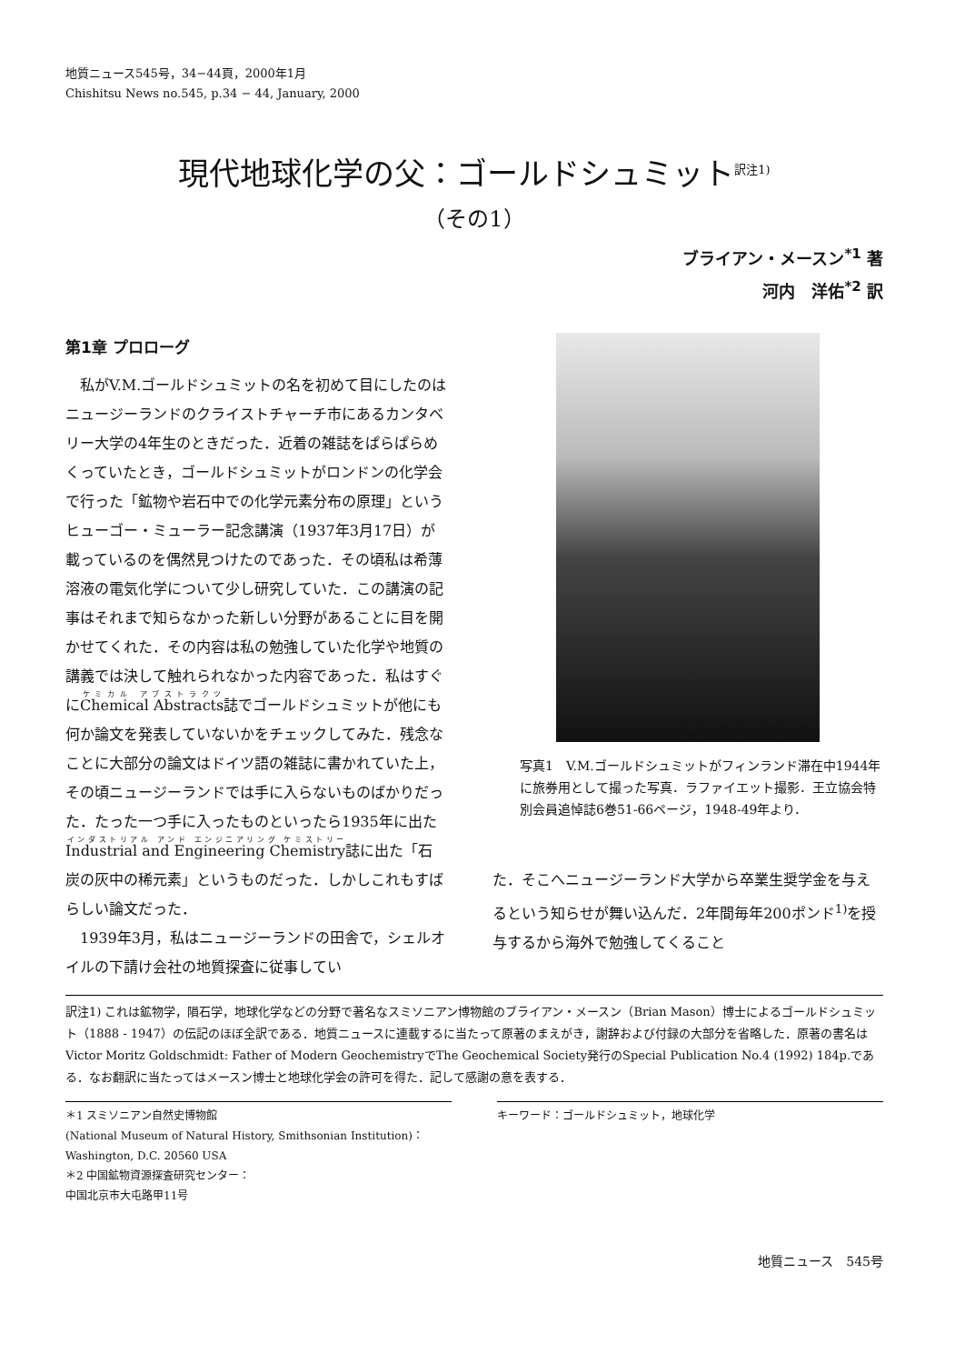地質ニュース545号，34−44頁，2000年1月
Chishitsu News no.545, p.34 − 44, January, 2000
現代地球化学の父：ゴールドシュミット<sup>訳注1)</sup>
（その1）
ブライアン・メースン<sup>*1</sup> 著
河内　洋佑<sup>*2</sup> 訳
第1章 プロローグ
私がV.M.ゴールドシュミットの名を初めて目にしたのはニュージーランドのクライストチャーチ市にあるカンタベリー大学の4年生のときだった．近着の雑誌をぱらぱらめくっていたとき，ゴールドシュミットがロンドンの化学会で行った「鉱物や岩石中での化学元素分布の原理」というヒューゴー・ミューラー記念講演（1937年3月17日）が載っているのを偶然見つけたのであった．その頃私は希薄溶液の電気化学について少し研究していた．この講演の記事はそれまで知らなかった新しい分野があることに目を開かせてくれた．その内容は私の勉強していた化学や地質の講義では決して触れられなかった内容であった．私はすぐにChemical Abstracts誌でゴールドシュミットが他にも何か論文を発表していないかをチェックしてみた．残念なことに大部分の論文はドイツ語の雑誌に書かれていた上，その頃ニュージーランドでは手に入らないものばかりだった．たった一つ手に入ったものといったら1935年に出たIndustrial and Engineering Chemistry誌に出た「石炭の灰中の稀元素」というものだった．しかしこれもすばらしい論文だった．
1939年3月，私はニュージーランドの田舎で，シェルオイルの下請け会社の地質探査に従事してい
写真1　V.M.ゴールドシュミットがフィンランド滞在中1944年に旅券用として撮った写真．ラファイエット撮影．王立協会特別会員追悼誌6巻51-66ページ，1948-49年より．
た．そこへニュージーランド大学から卒業生奨学金を与えるという知らせが舞い込んだ．2年間毎年200ポンド<sup>1)</sup>を授与するから海外で勉強してくること
訳注1) これは鉱物学，隕石学，地球化学などの分野で著名なスミソニアン博物館のブライアン・メースン（Brian Mason）博士によるゴールドシュミット（1888 - 1947）の伝記のほぼ全訳である．地質ニュースに連載するに当たって原著のまえがき，謝辞および付録の大部分を省略した．原著の書名はVictor Moritz Goldschmidt: Father of Modern GeochemistryでThe Geochemical Society発行のSpecial Publication No.4 (1992) 184p.である．なお翻訳に当たってはメースン博士と地球化学会の許可を得た．記して感謝の意を表する．
＊1 スミソニアン自然史博物館
(National Museum of Natural History, Smithsonian Institution)：
Washington, D.C. 20560 USA
＊2 中国鉱物資源探査研究センター：
中国北京市大屯路甲11号
キーワード：ゴールドシュミット，地球化学
地質ニュース　545号